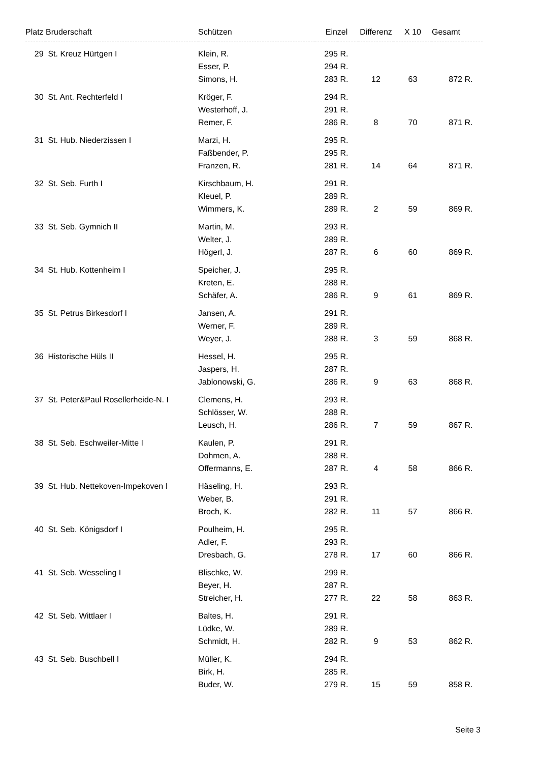| Platz | Bruderschaft | Schützen | Einzel | | Differenz | X 10 | Gesamt | |
| --- | --- | --- | --- | --- | --- | --- | --- | --- |
| 29 | St. Kreuz Hürtgen I | Klein, R. | 295 | R. | | | | |
| | | Esser, P. | 294 | R. | | | | |
| | | Simons, H. | 283 | R. | 12 | 63 | 872 | R. |
| 30 | St. Ant. Rechterfeld I | Kröger, F. | 294 | R. | | | | |
| | | Westerhoff, J. | 291 | R. | | | | |
| | | Remer, F. | 286 | R. | 8 | 70 | 871 | R. |
| 31 | St. Hub. Niederzissen I | Marzi, H. | 295 | R. | | | | |
| | | Faßbender, P. | 295 | R. | | | | |
| | | Franzen, R. | 281 | R. | 14 | 64 | 871 | R. |
| 32 | St. Seb. Furth I | Kirschbaum, H. | 291 | R. | | | | |
| | | Kleuel, P. | 289 | R. | | | | |
| | | Wimmers, K. | 289 | R. | 2 | 59 | 869 | R. |
| 33 | St. Seb. Gymnich II | Martin, M. | 293 | R. | | | | |
| | | Welter, J. | 289 | R. | | | | |
| | | Högerl, J. | 287 | R. | 6 | 60 | 869 | R. |
| 34 | St. Hub. Kottenheim I | Speicher, J. | 295 | R. | | | | |
| | | Kreten, E. | 288 | R. | | | | |
| | | Schäfer, A. | 286 | R. | 9 | 61 | 869 | R. |
| 35 | St. Petrus Birkesdorf I | Jansen, A. | 291 | R. | | | | |
| | | Werner, F. | 289 | R. | | | | |
| | | Weyer, J. | 288 | R. | 3 | 59 | 868 | R. |
| 36 | Historische Hüls II | Hessel, H. | 295 | R. | | | | |
| | | Jaspers, H. | 287 | R. | | | | |
| | | Jablonowski, G. | 286 | R. | 9 | 63 | 868 | R. |
| 37 | St. Peter&Paul Rosellerheide-N. I | Clemens, H. | 293 | R. | | | | |
| | | Schlösser, W. | 288 | R. | | | | |
| | | Leusch, H. | 286 | R. | 7 | 59 | 867 | R. |
| 38 | St. Seb. Eschweiler-Mitte I | Kaulen, P. | 291 | R. | | | | |
| | | Dohmen, A. | 288 | R. | | | | |
| | | Offermanns, E. | 287 | R. | 4 | 58 | 866 | R. |
| 39 | St. Hub. Nettekoven-Impekoven I | Häseling, H. | 293 | R. | | | | |
| | | Weber, B. | 291 | R. | | | | |
| | | Broch, K. | 282 | R. | 11 | 57 | 866 | R. |
| 40 | St. Seb. Königsdorf I | Poulheim, H. | 295 | R. | | | | |
| | | Adler, F. | 293 | R. | | | | |
| | | Dresbach, G. | 278 | R. | 17 | 60 | 866 | R. |
| 41 | St. Seb. Wesseling I | Blischke, W. | 299 | R. | | | | |
| | | Beyer, H. | 287 | R. | | | | |
| | | Streicher, H. | 277 | R. | 22 | 58 | 863 | R. |
| 42 | St. Seb. Wittlaer I | Baltes, H. | 291 | R. | | | | |
| | | Lüdke, W. | 289 | R. | | | | |
| | | Schmidt, H. | 282 | R. | 9 | 53 | 862 | R. |
| 43 | St. Seb. Buschbell I | Müller, K. | 294 | R. | | | | |
| | | Birk, H. | 285 | R. | | | | |
| | | Buder, W. | 279 | R. | 15 | 59 | 858 | R. |
Seite 3